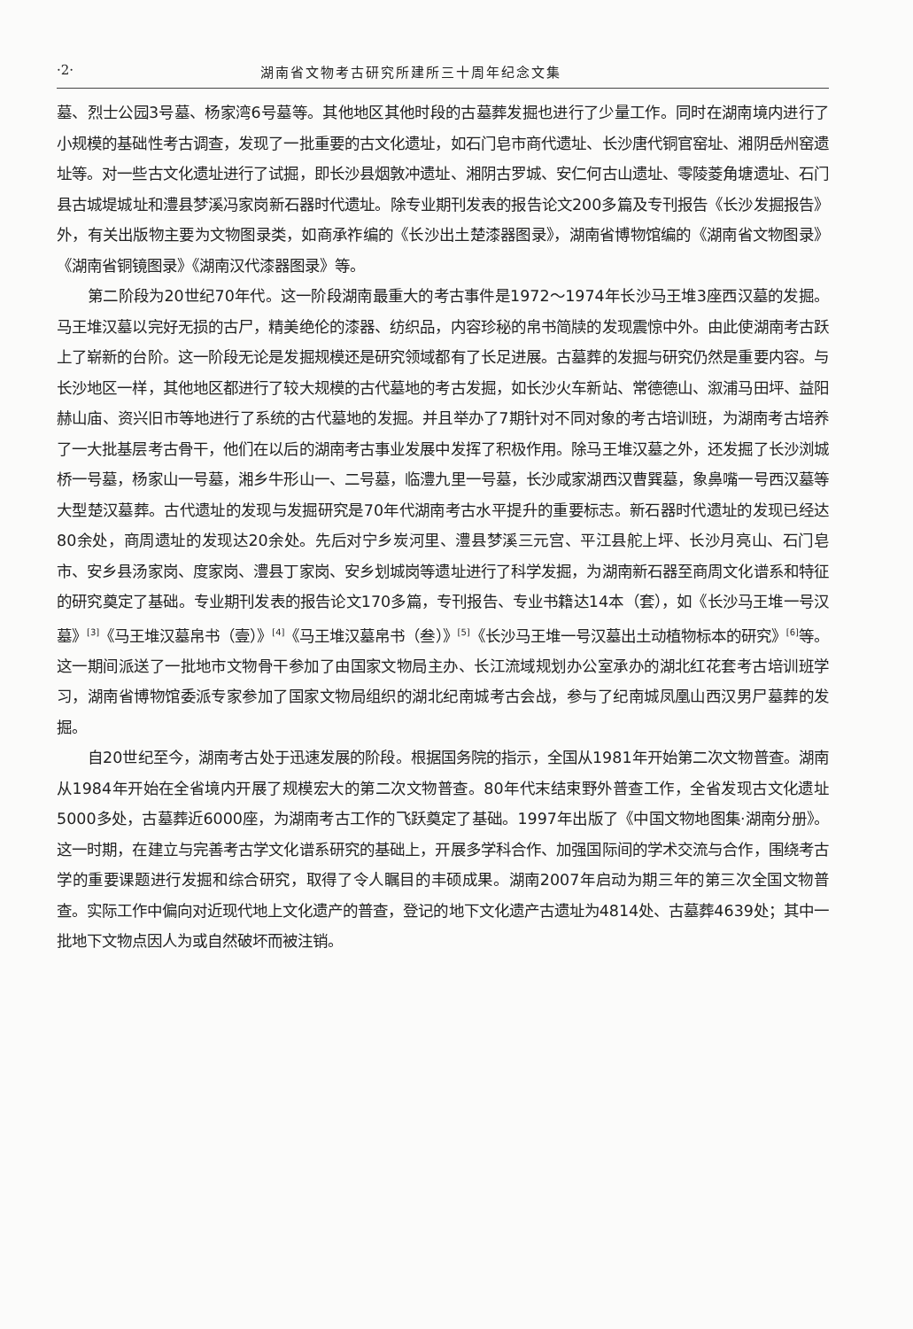·2· 湖南省文物考古研究所建所三十周年纪念文集
墓、烈士公园3号墓、杨家湾6号墓等。其他地区其他时段的古墓葬发掘也进行了少量工作。同时在湖南境内进行了小规模的基础性考古调查，发现了一批重要的古文化遗址，如石门皂市商代遗址、长沙唐代铜官窑址、湘阴岳州窑遗址等。对一些古文化遗址进行了试掘，即长沙县烟敦冲遗址、湘阴古罗城、安仁何古山遗址、零陵菱角塘遗址、石门县古城堤城址和澧县梦溪冯家岗新石器时代遗址。除专业期刊发表的报告论文200多篇及专刊报告《长沙发掘报告》外，有关出版物主要为文物图录类，如商承祚编的《长沙出土楚漆器图录》，湖南省博物馆编的《湖南省文物图录》《湖南省铜镜图录》《湖南汉代漆器图录》等。
第二阶段为20世纪70年代。这一阶段湖南最重大的考古事件是1972～1974年长沙马王堆3座西汉墓的发掘。马王堆汉墓以完好无损的古尸，精美绝伦的漆器、纺织品，内容珍秘的帛书简牍的发现震惊中外。由此使湖南考古跃上了崭新的台阶。这一阶段无论是发掘规模还是研究领域都有了长足进展。古墓葬的发掘与研究仍然是重要内容。与长沙地区一样，其他地区都进行了较大规模的古代墓地的考古发掘，如长沙火车新站、常德德山、溆浦马田坪、益阳赫山庙、资兴旧市等地进行了系统的古代墓地的发掘。并且举办了7期针对不同对象的考古培训班，为湖南考古培养了一大批基层考古骨干，他们在以后的湖南考古事业发展中发挥了积极作用。除马王堆汉墓之外，还发掘了长沙浏城桥一号墓，杨家山一号墓，湘乡牛形山一、二号墓，临澧九里一号墓，长沙咸家湖西汉曹巽墓，象鼻嘴一号西汉墓等大型楚汉墓葬。古代遗址的发现与发掘研究是70年代湖南考古水平提升的重要标志。新石器时代遗址的发现已经达80余处，商周遗址的发现达20余处。先后对宁乡炭河里、澧县梦溪三元宫、平江县舵上坪、长沙月亮山、石门皂市、安乡县汤家岗、度家岗、澧县丁家岗、安乡划城岗等遗址进行了科学发掘，为湖南新石器至商周文化谱系和特征的研究奠定了基础。专业期刊发表的报告论文170多篇，专刊报告、专业书籍达14本（套），如《长沙马王堆一号汉墓》<sup>[3]</sup>《马王堆汉墓帛书（壹）》<sup>[4]</sup>《马王堆汉墓帛书（叁）》<sup>[5]</sup>《长沙马王堆一号汉墓出土动植物标本的研究》<sup>[6]</sup>等。这一期间派送了一批地市文物骨干参加了由国家文物局主办、长江流域规划办公室承办的湖北红花套考古培训班学习，湖南省博物馆委派专家参加了国家文物局组织的湖北纪南城考古会战，参与了纪南城凤凰山西汉男尸墓葬的发掘。
自20世纪至今，湖南考古处于迅速发展的阶段。根据国务院的指示，全国从1981年开始第二次文物普查。湖南从1984年开始在全省境内开展了规模宏大的第二次文物普查。80年代末结束野外普查工作，全省发现古文化遗址5000多处，古墓葬近6000座，为湖南考古工作的飞跃奠定了基础。1997年出版了《中国文物地图集·湖南分册》。这一时期，在建立与完善考古学文化谱系研究的基础上，开展多学科合作、加强国际间的学术交流与合作，围绕考古学的重要课题进行发掘和综合研究，取得了令人瞩目的丰硕成果。湖南2007年启动为期三年的第三次全国文物普查。实际工作中偏向对近现代地上文化遗产的普查，登记的地下文化遗产古遗址为4814处、古墓葬4639处；其中一批地下文物点因人为或自然破坏而被注销。